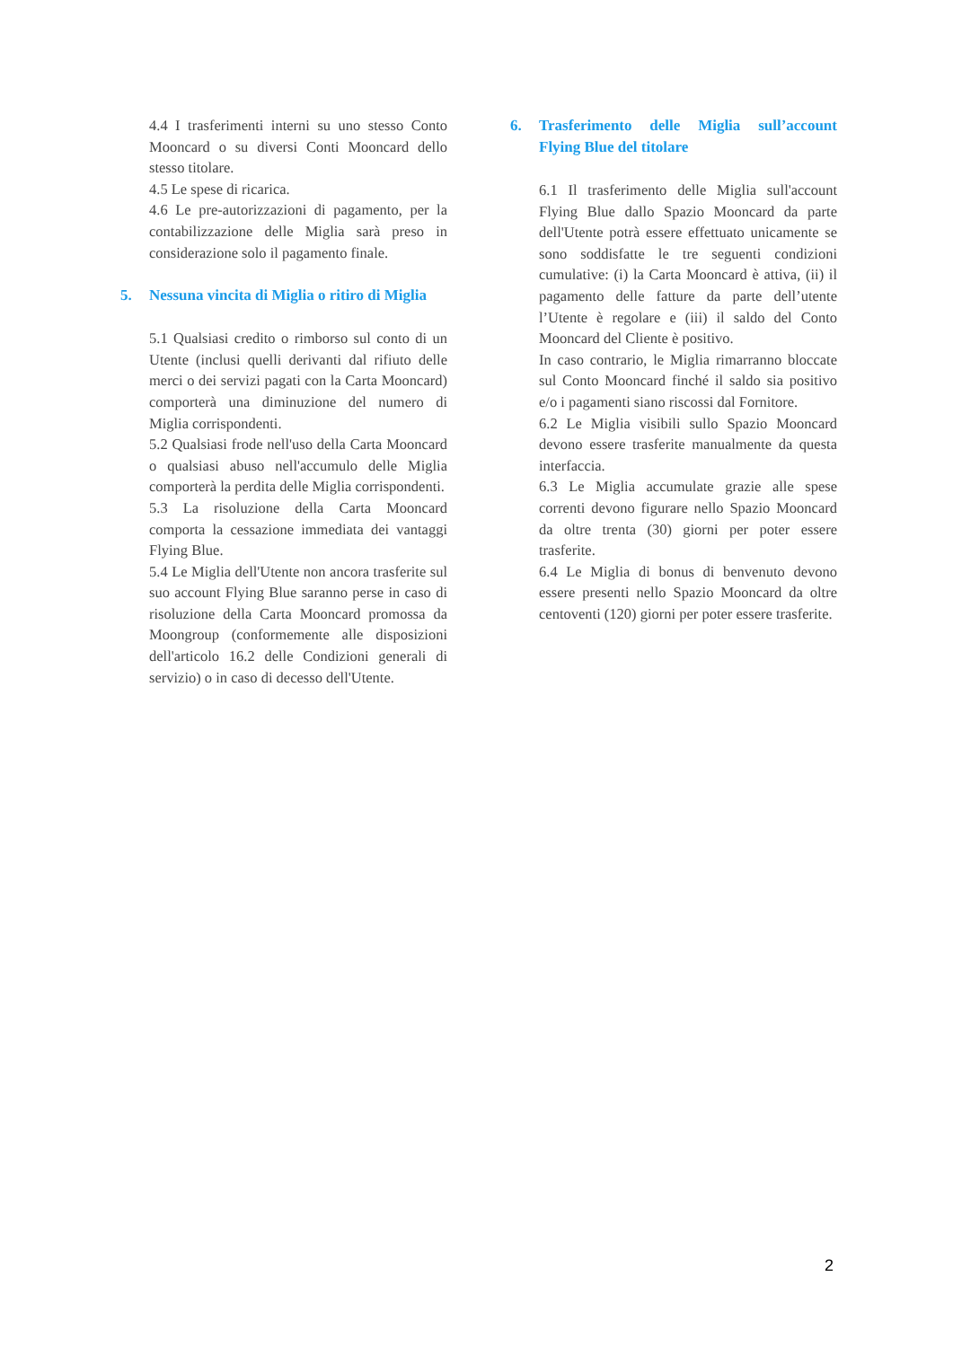4.4 I trasferimenti interni su uno stesso Conto Mooncard o su diversi Conti Mooncard dello stesso titolare.
4.5 Le spese di ricarica.
4.6 Le pre-autorizzazioni di pagamento, per la contabilizzazione delle Miglia sarà preso in considerazione solo il pagamento finale.
5. Nessuna vincita di Miglia o ritiro di Miglia
5.1 Qualsiasi credito o rimborso sul conto di un Utente (inclusi quelli derivanti dal rifiuto delle merci o dei servizi pagati con la Carta Mooncard) comporterà una diminuzione del numero di Miglia corrispondenti.
5.2 Qualsiasi frode nell'uso della Carta Mooncard o qualsiasi abuso nell'accumulo delle Miglia comporterà la perdita delle Miglia corrispondenti.
5.3 La risoluzione della Carta Mooncard comporta la cessazione immediata dei vantaggi Flying Blue.
5.4 Le Miglia dell'Utente non ancora trasferite sul suo account Flying Blue saranno perse in caso di risoluzione della Carta Mooncard promossa da Moongroup (conformemente alle disposizioni dell'articolo 16.2 delle Condizioni generali di servizio) o in caso di decesso dell'Utente.
6. Trasferimento delle Miglia sull’account Flying Blue del titolare
6.1 Il trasferimento delle Miglia sull'account Flying Blue dallo Spazio Mooncard da parte dell'Utente potrà essere effettuato unicamente se sono soddisfatte le tre seguenti condizioni cumulative: (i) la Carta Mooncard è attiva, (ii) il pagamento delle fatture da parte dell’utente l’Utente è regolare e (iii) il saldo del Conto Mooncard del Cliente è positivo.
In caso contrario, le Miglia rimarranno bloccate sul Conto Mooncard finché il saldo sia positivo e/o i pagamenti siano riscossi dal Fornitore.
6.2 Le Miglia visibili sullo Spazio Mooncard devono essere trasferite manualmente da questa interfaccia.
6.3 Le Miglia accumulate grazie alle spese correnti devono figurare nello Spazio Mooncard da oltre trenta (30) giorni per poter essere trasferite.
6.4 Le Miglia di bonus di benvenuto devono essere presenti nello Spazio Mooncard da oltre centoventi (120) giorni per poter essere trasferite.
2